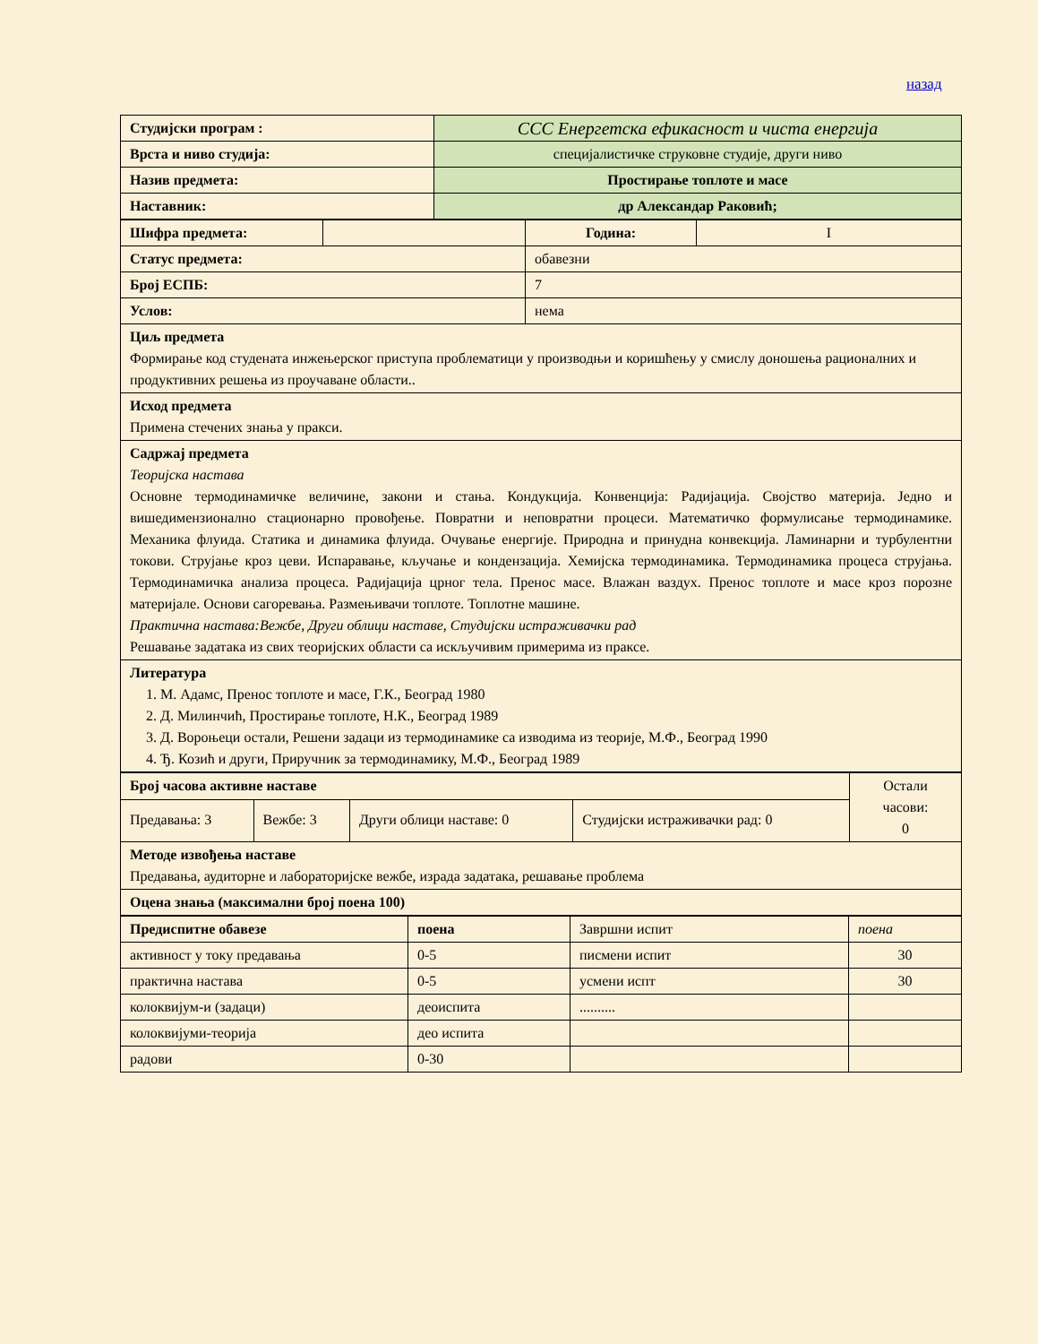назад
| Студијски програм : | ССС Енергетска ефикасност и чиста енергија |
| Врста и ниво студија: | специјалистичке струковне студије, други ниво |
| Назив предмета: | Простирање топлоте и масе |
| Наставник: | др Александар Раковић; |
| Шифра предмета: | | Година: | I |
| Статус предмета: | | обавезни | |
| Број ЕСПБ: | | 7 | |
| Услов: | | нема | |
| Циљ предмета Формирање код студената инжењерског приступа проблематици у производњи и коришћењу у смислу доношења рационалних и продуктивних решења из проучаване области.. | | | |
| Исход предмета Примена стечених знања у пракси. | | | |
| Садржај предмета Теоријска настава Основне термодинамичке величине, закони и стања. Кондукција. Конвенција: Радијација. Својство материја. Једно и вишедимензионално стационарно провођење. Повратни и неповратни процеси. Математичко формулисање термодинамике. Механика флуида. Статика и динамика флуида. Очување енергије. Природна и принудна конвекција. Ламинарни и турбулентни токови. Струјање кроз цеви. Испаравање, кључање и кондензација. Хемијска термодинамика. Термодинамика процеса струјања. Термодинамичка анализа процеса. Радијација црног тела. Пренос масе. Влажан ваздух. Пренос топлоте и масе кроз порозне материјале. Основи сагоревања. Размењивачи топлоте. Топлотне машине. Практична настава:Вежбе, Други облици наставе, Студијски истраживачки рад Решавање задатака из свих теоријских области са искључивим примерима из праксе. | | | |
| Литература 1. М. Адамс, Пренос топлоте и масе, Г.К., Београд 1980 2. Д. Милинчић, Простирање топлоте, Н.К., Београд 1989 3. Д. Вороњеци остали, Решени задаци из термодинамике са изводима из теорије, М.Ф., Београд 1990 4. Ђ. Козић и други, Приручник за термодинамику, М.Ф., Београд 1989 | | | |
| Број часова активне наставе | | | | Остали часови: 0 |
| Предавања: 3 | Вежбе: 3 | Други облици наставе: 0 | Студијски истраживачки рад: 0 | |
| Методе извођења наставе Предавања, аудиторне и лабораторијске вежбе, израда задатака, решавање проблема | | | | |
| Оцена знања (максимални број поена 100) | | | | |
| Предиспитне обавезе | поена | Завршни испит | поена |
| активност у току предавања | 0-5 | писмени испит | 30 |
| практична настава | 0-5 | усмени испт | 30 |
| колоквијум-и (задаци) | деоиспита | .......... | |
| колоквијуми-теорија | део испита | | |
| радови | 0-30 | | |